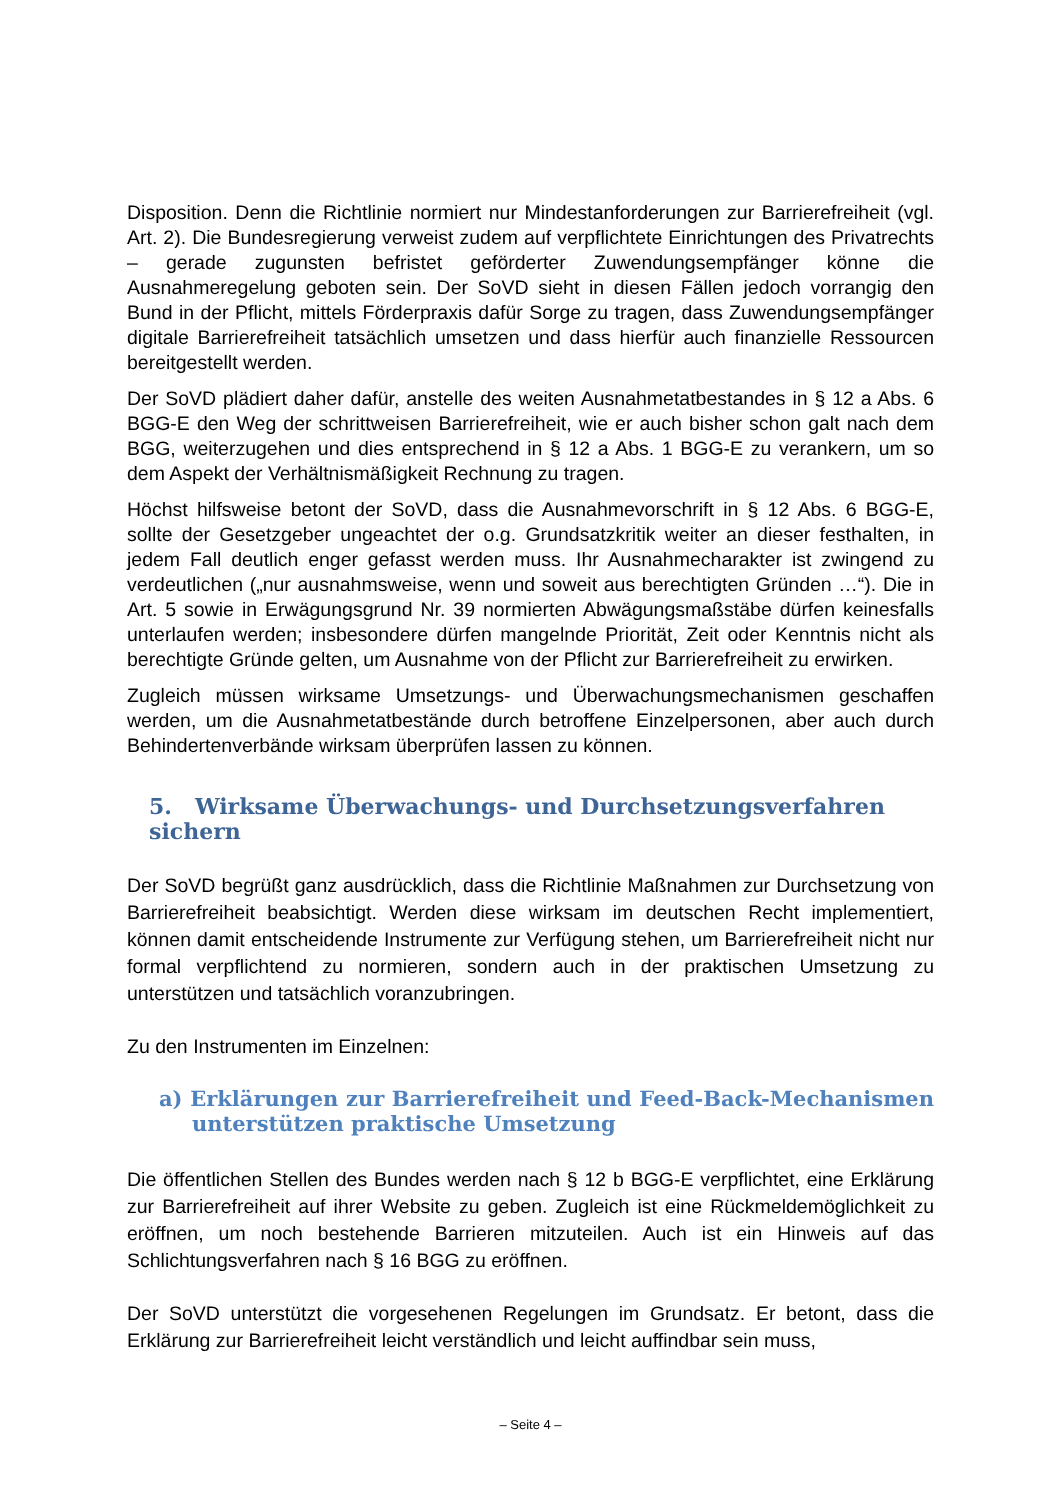Disposition. Denn die Richtlinie normiert nur Mindestanforderungen zur Barrierefreiheit (vgl. Art. 2). Die Bundesregierung verweist zudem auf verpflichtete Einrichtungen des Privatrechts – gerade zugunsten befristet geförderter Zuwendungsempfänger könne die Ausnahmeregelung geboten sein. Der SoVD sieht in diesen Fällen jedoch vorrangig den Bund in der Pflicht, mittels Förderpraxis dafür Sorge zu tragen, dass Zuwendungsempfänger digitale Barrierefreiheit tatsächlich umsetzen und dass hierfür auch finanzielle Ressourcen bereitgestellt werden.
Der SoVD plädiert daher dafür, anstelle des weiten Ausnahmetatbestandes in § 12 a Abs. 6 BGG-E den Weg der schrittweisen Barrierefreiheit, wie er auch bisher schon galt nach dem BGG, weiterzugehen und dies entsprechend in § 12 a Abs. 1 BGG-E zu verankern, um so dem Aspekt der Verhältnismäßigkeit Rechnung zu tragen.
Höchst hilfsweise betont der SoVD, dass die Ausnahmevorschrift in § 12 Abs. 6 BGG-E, sollte der Gesetzgeber ungeachtet der o.g. Grundsatzkritik weiter an dieser festhalten, in jedem Fall deutlich enger gefasst werden muss. Ihr Ausnahmecharakter ist zwingend zu verdeutlichen („nur ausnahmsweise, wenn und soweit aus berechtigten Gründen …“). Die in Art. 5 sowie in Erwägungsgrund Nr. 39 normierten Abwägungsmaßstäbe dürfen keinesfalls unterlaufen werden; insbesondere dürfen mangelnde Priorität, Zeit oder Kenntnis nicht als berechtigte Gründe gelten, um Ausnahme von der Pflicht zur Barrierefreiheit zu erwirken.
Zugleich müssen wirksame Umsetzungs- und Überwachungsmechanismen geschaffen werden, um die Ausnahmetatbestände durch betroffene Einzelpersonen, aber auch durch Behindertenverbände wirksam überprüfen lassen zu können.
5. Wirksame Überwachungs- und Durchsetzungsverfahren sichern
Der SoVD begrüßt ganz ausdrücklich, dass die Richtlinie Maßnahmen zur Durchsetzung von Barrierefreiheit beabsichtigt. Werden diese wirksam im deutschen Recht implementiert, können damit entscheidende Instrumente zur Verfügung stehen, um Barrierefreiheit nicht nur formal verpflichtend zu normieren, sondern auch in der praktischen Umsetzung zu unterstützen und tatsächlich voranzubringen.
Zu den Instrumenten im Einzelnen:
a) Erklärungen zur Barrierefreiheit und Feed-Back-Mechanismen unterstützen praktische Umsetzung
Die öffentlichen Stellen des Bundes werden nach § 12 b BGG-E verpflichtet, eine Erklärung zur Barrierefreiheit auf ihrer Website zu geben. Zugleich ist eine Rückmeldemöglichkeit zu eröffnen, um noch bestehende Barrieren mitzuteilen. Auch ist ein Hinweis auf das Schlichtungsverfahren nach § 16 BGG zu eröffnen.
Der SoVD unterstützt die vorgesehenen Regelungen im Grundsatz. Er betont, dass die Erklärung zur Barrierefreiheit leicht verständlich und leicht auffindbar sein muss,
– Seite 4 –